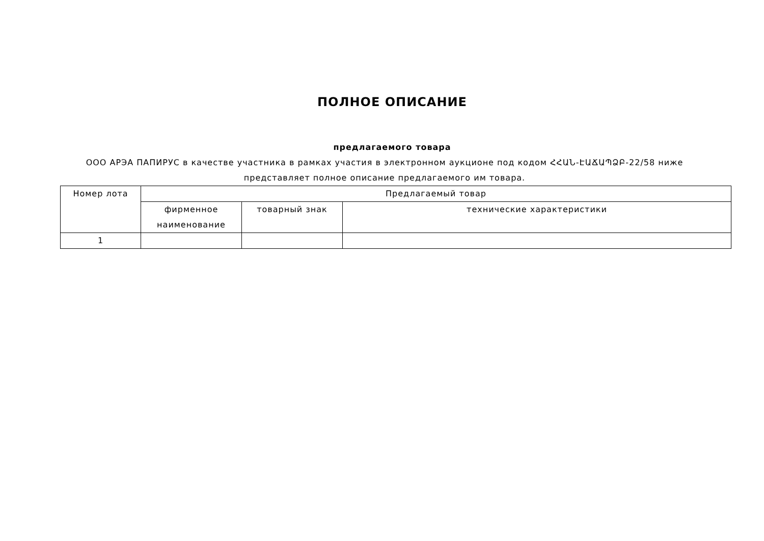ПОЛНОЕ ОПИСАНИЕ
предлагаемого товара
ООО АРЭА ПАПИРУС в качестве участника в рамках участия в электронном аукционе под кодом ՀՀԱՆ-ԷԱՃԱՊՁԲ-22/58 ниже представляет полное описание предлагаемого им товара.
| Номер лота | Предлагаемый товар | | |
| --- | --- | --- | --- |
| | фирменное наименование | товарный знак | технические характеристики |
| 1 | | | |